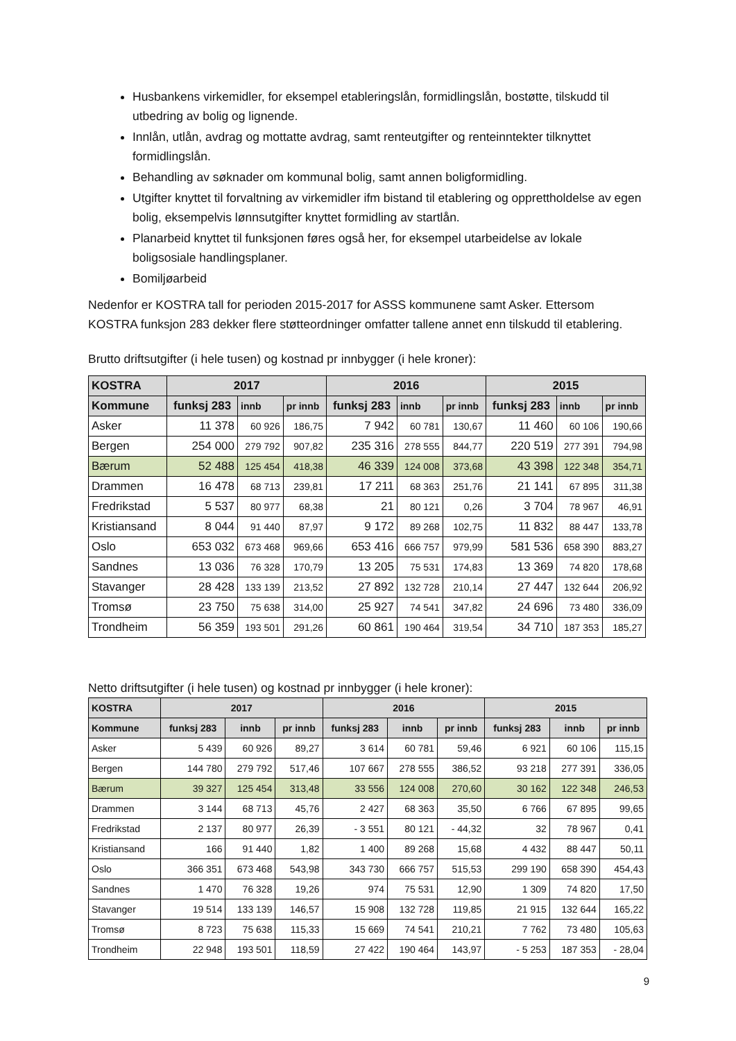Husbankens virkemidler, for eksempel etableringslån, formidlingslån, bostøtte, tilskudd til utbedring av bolig og lignende.
Innlån, utlån, avdrag og mottatte avdrag, samt renteutgifter og renteinntekter tilknyttet formidlingslån.
Behandling av søknader om kommunal bolig, samt annen boligformidling.
Utgifter knyttet til forvaltning av virkemidler ifm bistand til etablering og opprettholdelse av egen bolig, eksempelvis lønnsutgifter knyttet formidling av startlån.
Planarbeid knyttet til funksjonen føres også her, for eksempel utarbeidelse av lokale boligsosiale handlingsplaner.
Bomiljøarbeid
Nedenfor er KOSTRA tall for perioden 2015-2017 for ASSS kommunene samt Asker. Ettersom KOSTRA funksjon 283 dekker flere støtteordninger omfatter tallene annet enn tilskudd til etablering.
Brutto driftsutgifter (i hele tusen) og kostnad pr innbygger (i hele kroner):
| KOSTRA | 2017 | | | 2016 | | | 2015 | | |
| --- | --- | --- | --- | --- | --- | --- | --- | --- | --- |
| Kommune | funksj 283 | innb | pr innb | funksj 283 | innb | pr innb | funksj 283 | innb | pr innb |
| Asker | 11 378 | 60 926 | 186,75 | 7 942 | 60 781 | 130,67 | 11 460 | 60 106 | 190,66 |
| Bergen | 254 000 | 279 792 | 907,82 | 235 316 | 278 555 | 844,77 | 220 519 | 277 391 | 794,98 |
| Bærum | 52 488 | 125 454 | 418,38 | 46 339 | 124 008 | 373,68 | 43 398 | 122 348 | 354,71 |
| Drammen | 16 478 | 68 713 | 239,81 | 17 211 | 68 363 | 251,76 | 21 141 | 67 895 | 311,38 |
| Fredrikstad | 5 537 | 80 977 | 68,38 | 21 | 80 121 | 0,26 | 3 704 | 78 967 | 46,91 |
| Kristiansand | 8 044 | 91 440 | 87,97 | 9 172 | 89 268 | 102,75 | 11 832 | 88 447 | 133,78 |
| Oslo | 653 032 | 673 468 | 969,66 | 653 416 | 666 757 | 979,99 | 581 536 | 658 390 | 883,27 |
| Sandnes | 13 036 | 76 328 | 170,79 | 13 205 | 75 531 | 174,83 | 13 369 | 74 820 | 178,68 |
| Stavanger | 28 428 | 133 139 | 213,52 | 27 892 | 132 728 | 210,14 | 27 447 | 132 644 | 206,92 |
| Tromsø | 23 750 | 75 638 | 314,00 | 25 927 | 74 541 | 347,82 | 24 696 | 73 480 | 336,09 |
| Trondheim | 56 359 | 193 501 | 291,26 | 60 861 | 190 464 | 319,54 | 34 710 | 187 353 | 185,27 |
Netto driftsutgifter (i hele tusen) og kostnad pr innbygger (i hele kroner):
| KOSTRA | 2017 | | | 2016 | | | 2015 | | |
| --- | --- | --- | --- | --- | --- | --- | --- | --- | --- |
| Kommune | funksj 283 | innb | pr innb | funksj 283 | innb | pr innb | funksj 283 | innb | pr innb |
| Asker | 5 439 | 60 926 | 89,27 | 3 614 | 60 781 | 59,46 | 6 921 | 60 106 | 115,15 |
| Bergen | 144 780 | 279 792 | 517,46 | 107 667 | 278 555 | 386,52 | 93 218 | 277 391 | 336,05 |
| Bærum | 39 327 | 125 454 | 313,48 | 33 556 | 124 008 | 270,60 | 30 162 | 122 348 | 246,53 |
| Drammen | 3 144 | 68 713 | 45,76 | 2 427 | 68 363 | 35,50 | 6 766 | 67 895 | 99,65 |
| Fredrikstad | 2 137 | 80 977 | 26,39 | - 3 551 | 80 121 | - 44,32 | 32 | 78 967 | 0,41 |
| Kristiansand | 166 | 91 440 | 1,82 | 1 400 | 89 268 | 15,68 | 4 432 | 88 447 | 50,11 |
| Oslo | 366 351 | 673 468 | 543,98 | 343 730 | 666 757 | 515,53 | 299 190 | 658 390 | 454,43 |
| Sandnes | 1 470 | 76 328 | 19,26 | 974 | 75 531 | 12,90 | 1 309 | 74 820 | 17,50 |
| Stavanger | 19 514 | 133 139 | 146,57 | 15 908 | 132 728 | 119,85 | 21 915 | 132 644 | 165,22 |
| Tromsø | 8 723 | 75 638 | 115,33 | 15 669 | 74 541 | 210,21 | 7 762 | 73 480 | 105,63 |
| Trondheim | 22 948 | 193 501 | 118,59 | 27 422 | 190 464 | 143,97 | - 5 253 | 187 353 | - 28,04 |
9